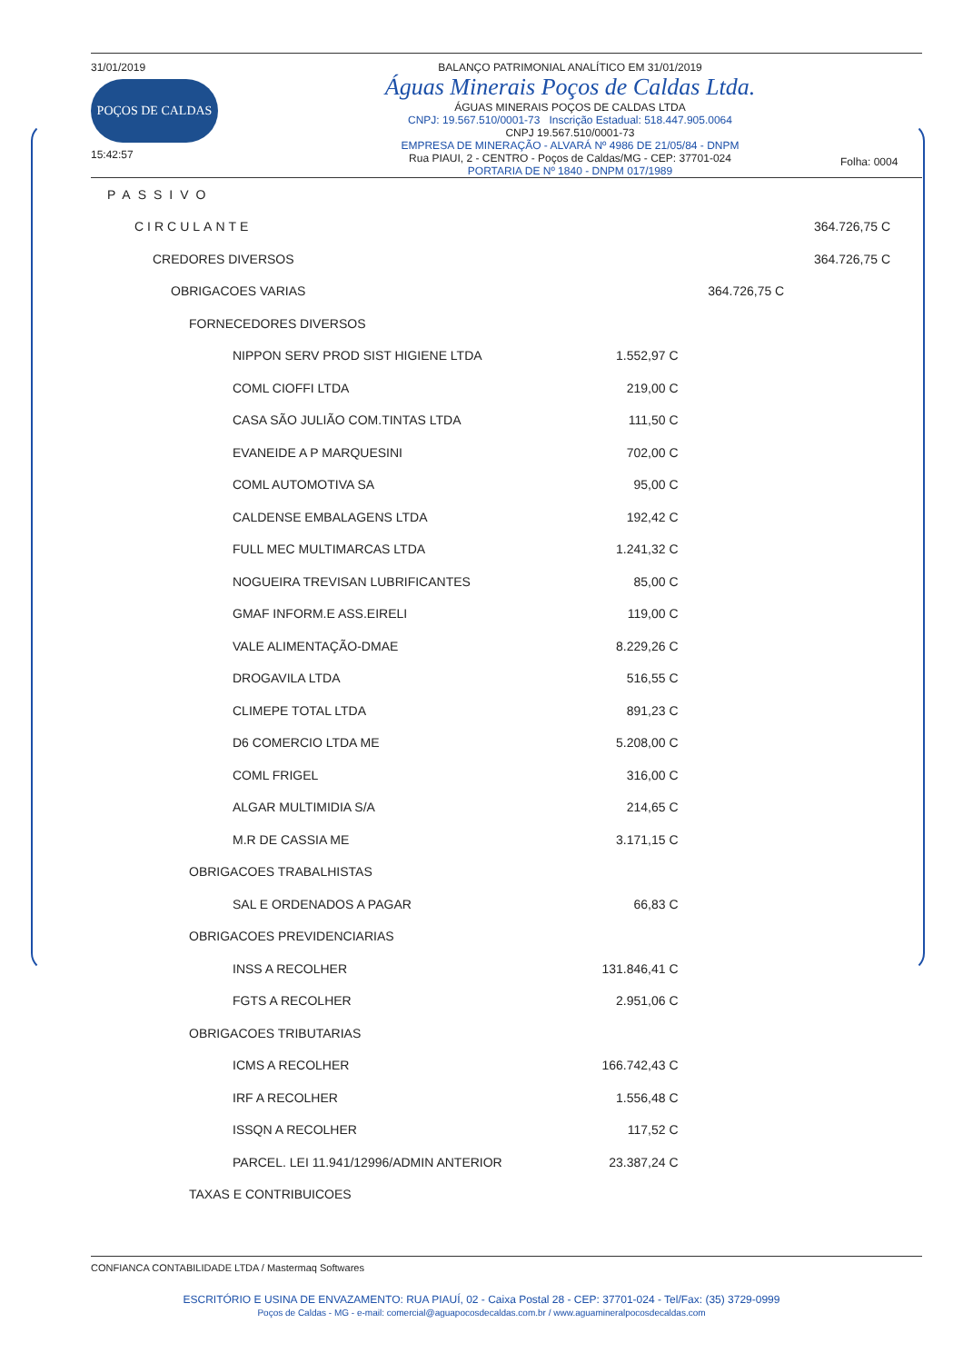31/01/2019
POÇOS DE CALDAS
15:42:57
BALANÇO PATRIMONIAL ANALÍTICO EM 31/01/2019
Águas Minerais Poços de Caldas Ltda.
ÁGUAS MINERAIS POÇOS DE CALDAS LTDA
CNPJ: 19.567.510/0001-73 Inscrição Estadual: 518.447.905.0064
CNPJ 19.567.510/0001-73
EMPRESA DE MINERAÇÃO - ALVARÁ Nº 4986 DE 21/05/84 - DNPM
Rua PIAUI, 2 - CENTRO - Poços de Caldas/MG - CEP: 37701-024
PORTARIA DE Nº 1840 - DNPM 017/1989
Folha: 0004
| PASSIVO | | | |
| CIRCULANTE | | | 364.726,75 C |
| CREDORES DIVERSOS | | | 364.726,75 C |
| OBRIGACOES VARIAS | | 364.726,75 C | |
| FORNECEDORES DIVERSOS | | | |
| NIPPON SERV PROD SIST HIGIENE LTDA | 1.552,97 C | | |
| COML CIOFFI LTDA | 219,00 C | | |
| CASA SÃO JULIÃO COM.TINTAS LTDA | 111,50 C | | |
| EVANEIDE A P MARQUESINI | 702,00 C | | |
| COML AUTOMOTIVA SA | 95,00 C | | |
| CALDENSE EMBALAGENS LTDA | 192,42 C | | |
| FULL MEC MULTIMARCAS LTDA | 1.241,32 C | | |
| NOGUEIRA TREVISAN LUBRIFICANTES | 85,00 C | | |
| GMAF INFORM.E ASS.EIRELI | 119,00 C | | |
| VALE ALIMENTAÇÃO-DMAE | 8.229,26 C | | |
| DROGAVILA LTDA | 516,55 C | | |
| CLIMEPE TOTAL LTDA | 891,23 C | | |
| D6 COMERCIO LTDA ME | 5.208,00 C | | |
| COML FRIGEL | 316,00 C | | |
| ALGAR MULTIMIDIA S/A | 214,65 C | | |
| M.R DE CASSIA ME | 3.171,15 C | | |
| OBRIGACOES TRABALHISTAS | | | |
| SAL E ORDENADOS A PAGAR | 66,83 C | | |
| OBRIGACOES PREVIDENCIARIAS | | | |
| INSS A RECOLHER | 131.846,41 C | | |
| FGTS A RECOLHER | 2.951,06 C | | |
| OBRIGACOES TRIBUTARIAS | | | |
| ICMS A RECOLHER | 166.742,43 C | | |
| IRF A RECOLHER | 1.556,48 C | | |
| ISSQN A RECOLHER | 117,52 C | | |
| PARCEL. LEI 11.941/12996/ADMIN ANTERIOR | 23.387,24 C | | |
| TAXAS E CONTRIBUICOES | | | |
CONFIANCA CONTABILIDADE LTDA / Mastermaq Softwares
ESCRITÓRIO E USINA DE ENVAZAMENTO: RUA PIAUÍ, 02 - Caixa Postal 28 - CEP: 37701-024 - Tel/Fax: (35) 3729-0999
Poços de Caldas - MG - e-mail: comercial@aguapocosdecaldas.com.br / www.aguamineralpocosdecaldas.com